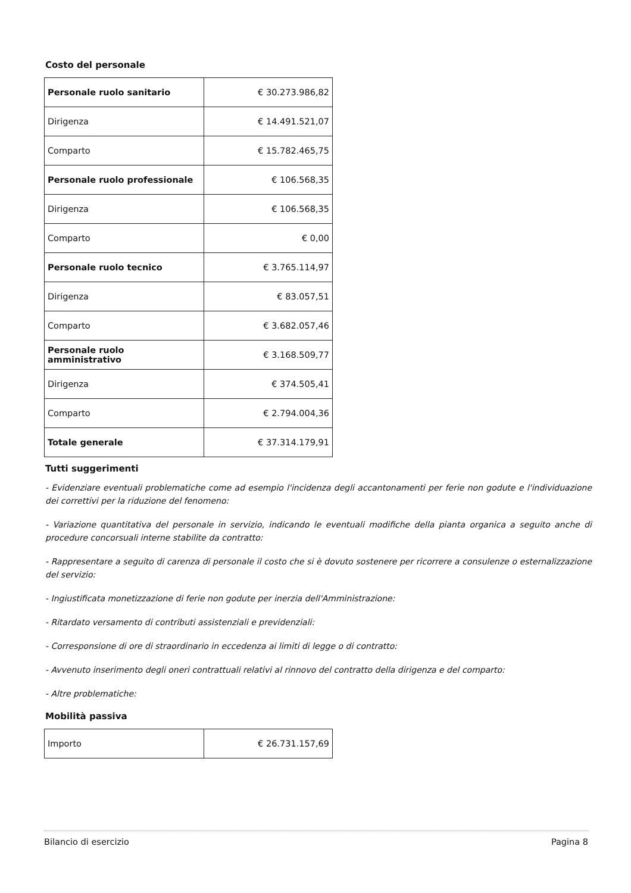Costo del personale
| Personale ruolo sanitario | € 30.273.986,82 |
| Dirigenza | € 14.491.521,07 |
| Comparto | € 15.782.465,75 |
| Personale ruolo professionale | € 106.568,35 |
| Dirigenza | € 106.568,35 |
| Comparto | € 0,00 |
| Personale ruolo tecnico | € 3.765.114,97 |
| Dirigenza | € 83.057,51 |
| Comparto | € 3.682.057,46 |
| Personale ruolo amministrativo | € 3.168.509,77 |
| Dirigenza | € 374.505,41 |
| Comparto | € 2.794.004,36 |
| Totale generale | € 37.314.179,91 |
Tutti suggerimenti
- Evidenziare eventuali problematiche come ad esempio l'incidenza degli accantonamenti per ferie non godute e l'individuazione dei correttivi per la riduzione del fenomeno:
- Variazione quantitativa del personale in servizio, indicando le eventuali modifiche della pianta organica a seguito anche di procedure concorsuali interne stabilite da contratto:
- Rappresentare a seguito di carenza di personale il costo che si è dovuto sostenere per ricorrere a consulenze o esternalizzazione del servizio:
- Ingiustificata monetizzazione di ferie non godute per inerzia dell'Amministrazione:
- Ritardato versamento di contributi assistenziali e previdenziali:
- Corresponsione di ore di straordinario in eccedenza ai limiti di legge o di contratto:
- Avvenuto inserimento degli oneri contrattuali relativi al rinnovo del contratto della dirigenza e del comparto:
- Altre problematiche:
Mobilità passiva
| Importo | € 26.731.157,69 |
Bilancio di esercizio Pagina 8